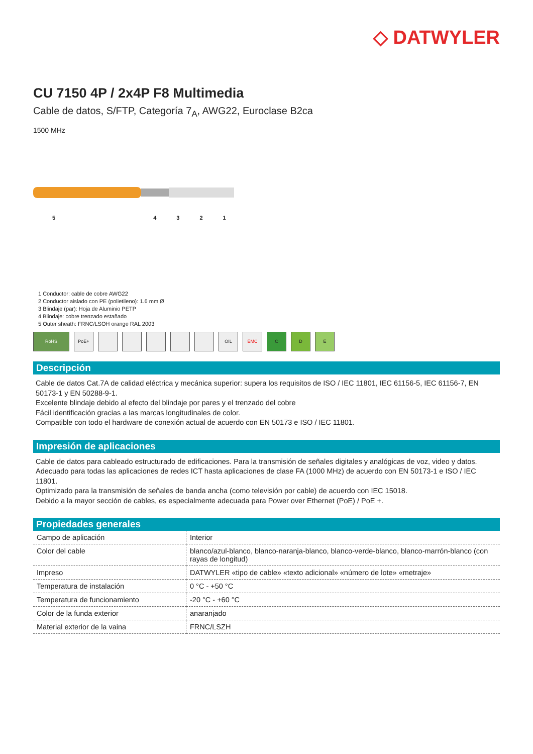◇ DATWYLER
CU 7150 4P / 2x4P F8 Multimedia
Cable de datos, S/FTP, Categoría 7<sub>A</sub>, AWG22, Euroclase B2ca
1500 MHz
54321
1 Conductor: cable de cobre AWG22
2 Conductor aislado con PE (polietileno): 1.6 mm Ø
3 Blindaje (par): Hoja de Aluminio PETP
4 Blindaje: cobre trenzado estañado
5 Outer sheath: FRNC/LSOH orange RAL 2003
RoHS PoE+ OIL EMC C D E
Descripción
Cable de datos Cat.7A de calidad eléctrica y mecánica superior: supera los requisitos de ISO / IEC 11801, IEC 61156-5, IEC 61156-7, EN 50173-1 y EN 50288-9-1.
Excelente blindaje debido al efecto del blindaje por pares y el trenzado del cobre
Fácil identificación gracias a las marcas longitudinales de color.
Compatible con todo el hardware de conexión actual de acuerdo con EN 50173 e ISO / IEC 11801.
Impresión de aplicaciones
Cable de datos para cableado estructurado de edificaciones. Para la transmisión de señales digitales y analógicas de voz, video y datos.
Adecuado para todas las aplicaciones de redes ICT hasta aplicaciones de clase FA (1000 MHz) de acuerdo con EN 50173-1 e ISO / IEC 11801.
Optimizado para la transmisión de señales de banda ancha (como televisión por cable) de acuerdo con IEC 15018.
Debido a la mayor sección de cables, es especialmente adecuada para Power over Ethernet (PoE) / PoE +.
Propiedades generales
| Campo de aplicación | Interior |
| Color del cable | blanco/azul-blanco, blanco-naranja-blanco, blanco-verde-blanco, blanco-marrón-blanco (con rayas de longitud) |
| Impreso | DATWYLER «tipo de cable» «texto adicional» «número de lote» «metraje» |
| Temperatura de instalación | 0 °C - +50 °C |
| Temperatura de funcionamiento | -20 °C - +60 °C |
| Color de la funda exterior | anaranjado |
| Material exterior de la vaina | FRNC/LSZH |